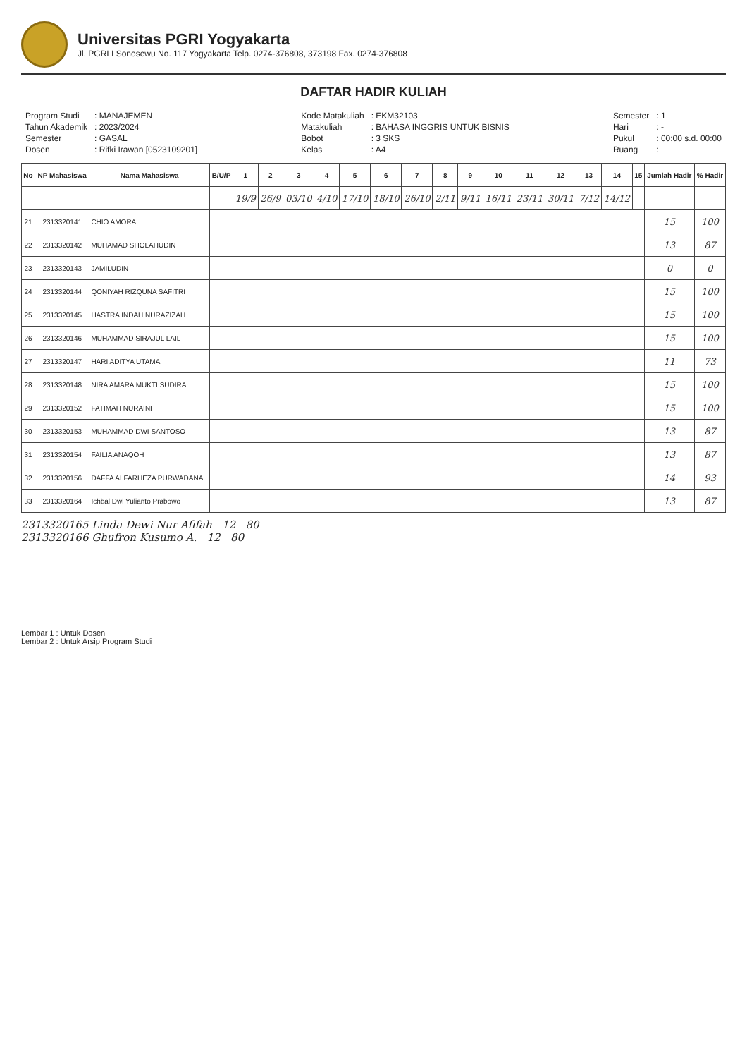Universitas PGRI Yogyakarta
Jl. PGRI I Sonosewu No. 117 Yogyakarta Telp. 0274-376808, 373198 Fax. 0274-376808
DAFTAR HADIR KULIAH
| Program Studi | : MANAJEMEN |
| Tahun Akademik | : 2023/2024 |
| Semester | : GASAL |
| Dosen | : Rifki Irawan [0523109201] |
| Kode Matakuliah | : EKM32103 |
| Matakuliah | : BAHASA INGGRIS UNTUK BISNIS |
| Bobot | : 3 SKS |
| Kelas | : A4 |
| Semester | : 1 |
| Hari | : - |
| Pukul | : 00:00 s.d. 00:00 |
| Ruang | : |
| No | NP Mahasiswa | Nama Mahasiswa | B/U/P | 1 | 2 | 3 | 4 | 5 | 6 | 7 | 8 | 9 | 10 | 11 | 12 | 13 | 14 | 15 | Jumlah Hadir | % Hadir |
| --- | --- | --- | --- | --- | --- | --- | --- | --- | --- | --- | --- | --- | --- | --- | --- | --- | --- | --- | --- | --- |
| | | | | 19/9 | 26/9 | 03/10 | 4/10 | 17/10 | 18/10 | 26/10 | 2/11 | 9/11 | 16/11 | 23/11 | 30/11 | 7/12 | 14/12 | | | |
| 21 | 2313320141 | CHIO AMORA | | | | | | | | | | | | | | | | | 15 | 100 |
| 22 | 2313320142 | MUHAMAD SHOLAHUDIN | | | | | | | | | | | | | | | | | 13 | 87 |
| 23 | 2313320143 | JAMILUDIN | | | | | | | | | | | | | | | | | 0 | 0 |
| 24 | 2313320144 | QONIYAH RIZQUNA SAFITRI | | | | | | | | | | | | | | | | | 15 | 100 |
| 25 | 2313320145 | HASTRA INDAH NURAZIZAH | | | | | | | | | | | | | | | | | 15 | 100 |
| 26 | 2313320146 | MUHAMMAD SIRAJUL LAIL | | | | | | | | | | | | | | | | | 15 | 100 |
| 27 | 2313320147 | HARI ADITYA UTAMA | | | | | | | | | | | | | | | | | 11 | 73 |
| 28 | 2313320148 | NIRA AMARA MUKTI SUDIRA | | | | | | | | | | | | | | | | | 15 | 100 |
| 29 | 2313320152 | FATIMAH NURAINI | | | | | | | | | | | | | | | | | 15 | 100 |
| 30 | 2313320153 | MUHAMMAD DWI SANTOSO | | | | | | | | | | | | | | | | | 13 | 87 |
| 31 | 2313320154 | FAILIA ANAQOH | | | | | | | | | | | | | | | | | 13 | 87 |
| 32 | 2313320156 | DAFFA ALFARHEZA PURWADANA | | | | | | | | | | | | | | | | | 14 | 93 |
| 33 | 2313320164 | Ichbal Dwi Yulianto Prabowo | | | | | | | | | | | | | | | | | 13 | 87 |
2313320165 Linda Dewi Nur Afifah 12 80
2313320166 Ghufron Kusumo A. 12 80
Lembar 1 : Untuk Dosen
Lembar 2 : Untuk Arsip Program Studi